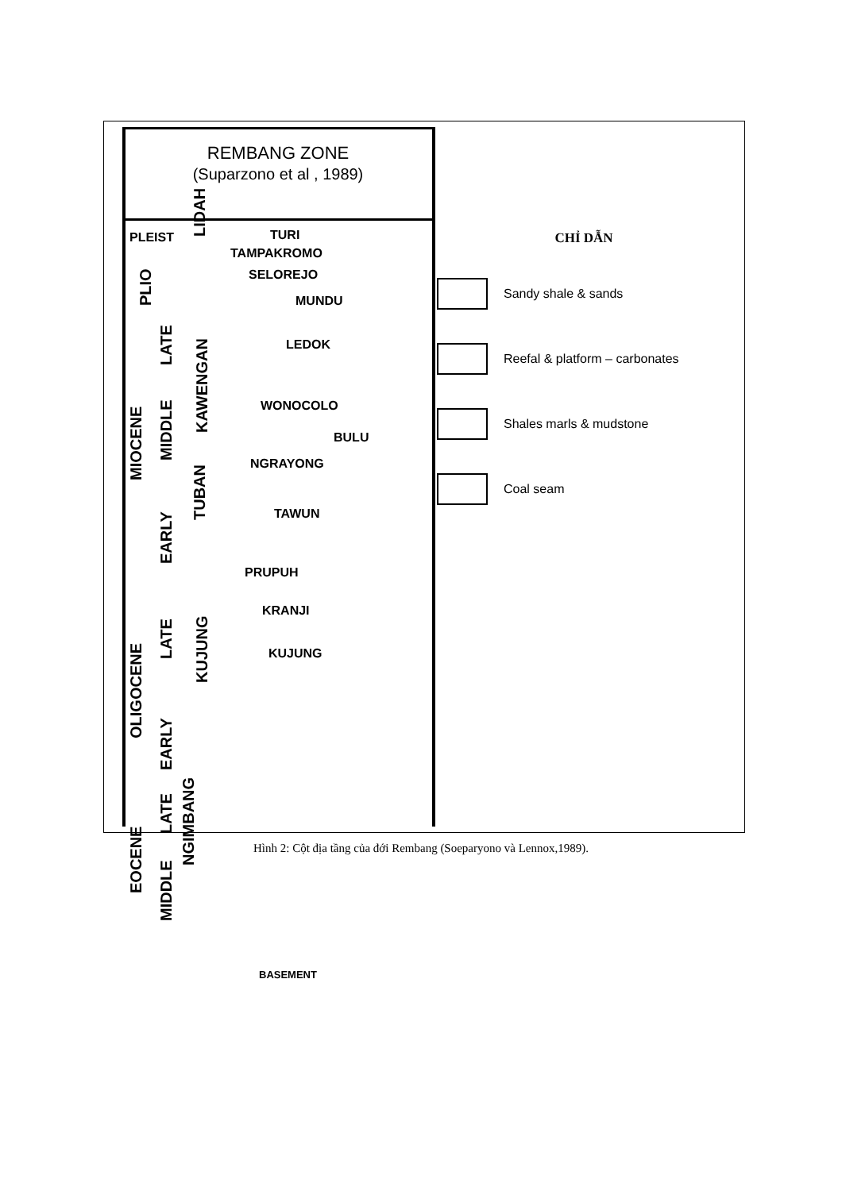REMBANG ZONE
(Suparzono et al , 1989)
PLEIST
PLIO
MIOCENE
LATE
MIDDLE
EARLY
LIDAH
KAWENGAN
TUBAN
TURI
TAMPAKROMO
SELOREJO
MUNDU
LEDOK
WONOCOLO
BULU
NGRAYONG
TAWUN
PRUPUH
KRANJI
KUJUNG
OLIGOCENE
LATE
EARLY
KUJUNG
EOCENE
LATE
MIDDLE
NGIMBANG
BASEMENT
CHỈ DẪN
Sandy shale & sands
Reefal & platform – carbonates
Shales marls & mudstone
Coal seam
Hình 2: Cột địa tầng của đới Rembang (Soeparyono và Lennox,1989).